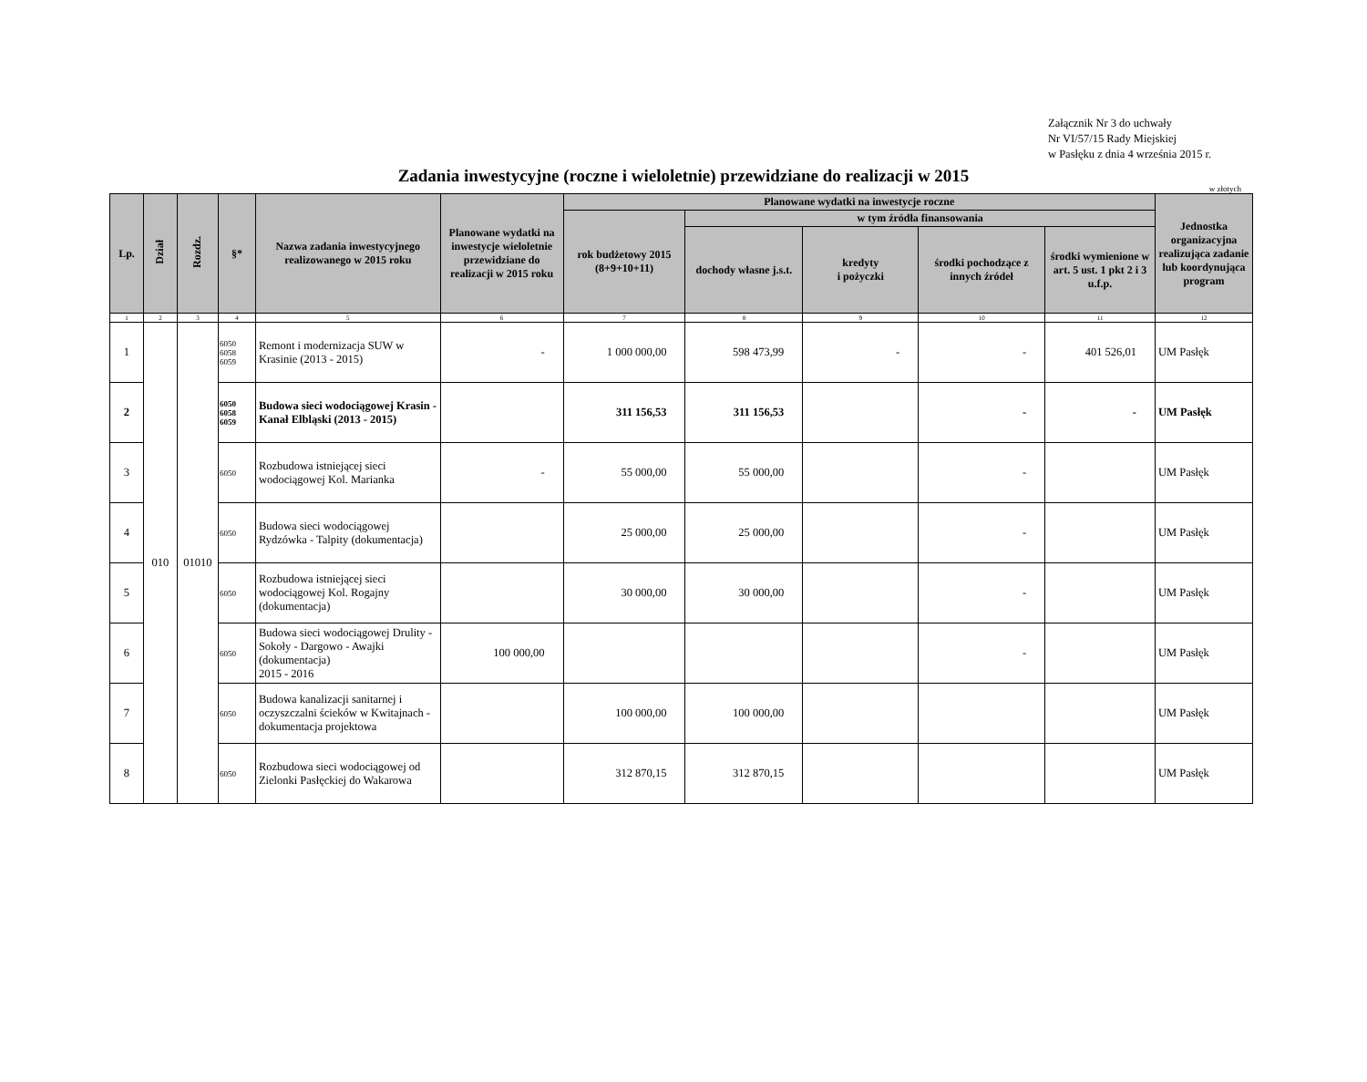Załącznik Nr 3 do uchwały
Nr VI/57/15 Rady Miejskiej
w Pasłęku z dnia 4 września 2015 r.
Zadania inwestycyjne (roczne i wieloletnie) przewidziane do realizacji w 2015
w złotych
| Lp. | Dział | Rozdz. | §* | Nazwa zadania inwestycyjnego realizowanego w 2015 roku | Planowane wydatki na inwestycje wieloletnie przewidziane do realizacji w 2015 roku | Planowane wydatki na inwestycje roczne | | | | | Jednostka organizacyjna realizująca zadanie lub koordynująca program |
| --- | --- | --- | --- | --- | --- | --- | --- | --- | --- | --- | --- |
| | | | | | | rok budżetowy 2015 (8+9+10+11) | w tym źródła finansowania | | | | |
| | | | | | | | dochody własne j.s.t. | kredyty i pożyczki | środki pochodzące z innych źródeł | środki wymienione w art. 5 ust. 1 pkt 2 i 3 u.f.p. | |
| 1 | 2 | 3 | 4 | 5 | 6 | 7 | 8 | 9 | 10 | 11 | 12 |
| 1 | 010 | 01010 | 6050 6058 6059 | Remont i modernizacja SUW w Krasinie (2013 - 2015) | - | 1 000 000,00 | 598 473,99 | - | - | 401 526,01 | UM Pasłęk |
| 2 | | | 6050 6058 6059 | Budowa sieci wodociągowej Krasin - Kanał Elbląski (2013 - 2015) | | 311 156,53 | 311 156,53 | | - | - | UM Pasłęk |
| 3 | | | 6050 | Rozbudowa istniejącej sieci wodociągowej Kol. Marianka | - | 55 000,00 | 55 000,00 | | - | | UM Pasłęk |
| 4 | | | 6050 | Budowa sieci wodociągowej Rydzówka - Talpity (dokumentacja) | | 25 000,00 | 25 000,00 | | - | | UM Pasłęk |
| 5 | | | 6050 | Rozbudowa istniejącej sieci wodociągowej Kol. Rogajny (dokumentacja) | | 30 000,00 | 30 000,00 | | - | | UM Pasłęk |
| 6 | | | 6050 | Budowa sieci wodociągowej Drulity - Sokoły - Dargowo - Awajki (dokumentacja) 2015 - 2016 | 100 000,00 | | | | - | | UM Pasłęk |
| 7 | | | 6050 | Budowa kanalizacji sanitarnej i oczyszczalni ścieków w Kwitajnach - dokumentacja projektowa | | 100 000,00 | 100 000,00 | | | | UM Pasłęk |
| 8 | | | 6050 | Rozbudowa sieci wodociągowej od Zielonki Pasłęckiej do Wakarowa | | 312 870,15 | 312 870,15 | | | | UM Pasłęk |